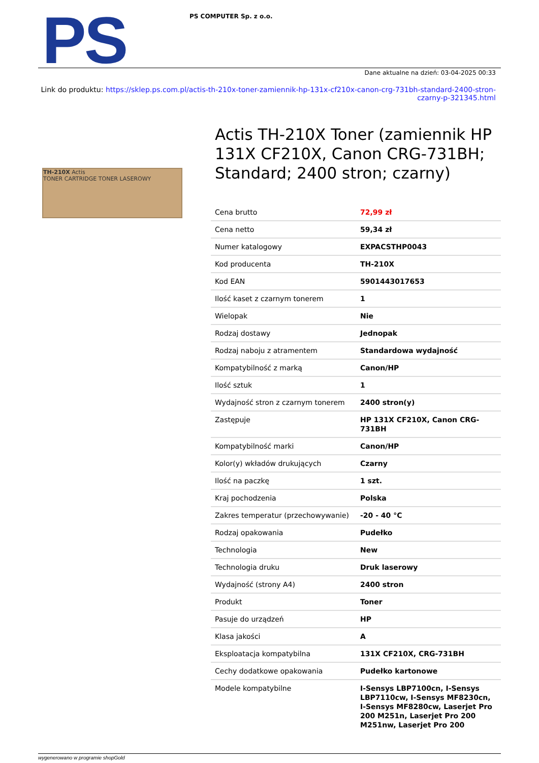PS
PS COMPUTER Sp. z o.o.
Dane aktualne na dzień: 03-04-2025 00:33
Link do produktu: https://sklep.ps.com.pl/actis-th-210x-toner-zamiennik-hp-131x-cf210x-canon-crg-731bh-standard-2400-stron-czarny-p-321345.html
TH-210X Actis
TONER CARTRIDGE TONER LASEROWY
Actis TH-210X Toner (zamiennik HP 131X CF210X, Canon CRG-731BH; Standard; 2400 stron; czarny)
| Cena brutto | 72,99 zł |
| Cena netto | 59,34 zł |
| Numer katalogowy | EXPACSTHP0043 |
| Kod producenta | TH-210X |
| Kod EAN | 5901443017653 |
| Ilość kaset z czarnym tonerem | 1 |
| Wielopak | Nie |
| Rodzaj dostawy | Jednopak |
| Rodzaj naboju z atramentem | Standardowa wydajność |
| Kompatybilność z marką | Canon/HP |
| Ilość sztuk | 1 |
| Wydajność stron z czarnym tonerem | 2400 stron(y) |
| Zastępuje | HP 131X CF210X, Canon CRG-731BH |
| Kompatybilność marki | Canon/HP |
| Kolor(y) wkładów drukujących | Czarny |
| Ilość na paczkę | 1 szt. |
| Kraj pochodzenia | Polska |
| Zakres temperatur (przechowywanie) | -20 - 40 °C |
| Rodzaj opakowania | Pudełko |
| Technologia | New |
| Technologia druku | Druk laserowy |
| Wydajność (strony A4) | 2400 stron |
| Produkt | Toner |
| Pasuje do urządzeń | HP |
| Klasa jakości | A |
| Eksploatacja kompatybilna | 131X CF210X, CRG-731BH |
| Cechy dodatkowe opakowania | Pudełko kartonowe |
| Modele kompatybilne | I-Sensys LBP7100cn, I-Sensys LBP7110cw, I-Sensys MF8230cn, I-Sensys MF8280cw, Laserjet Pro 200 M251n, Laserjet Pro 200 M251nw, Laserjet Pro 200 |
wygenerowano w programie shopGold